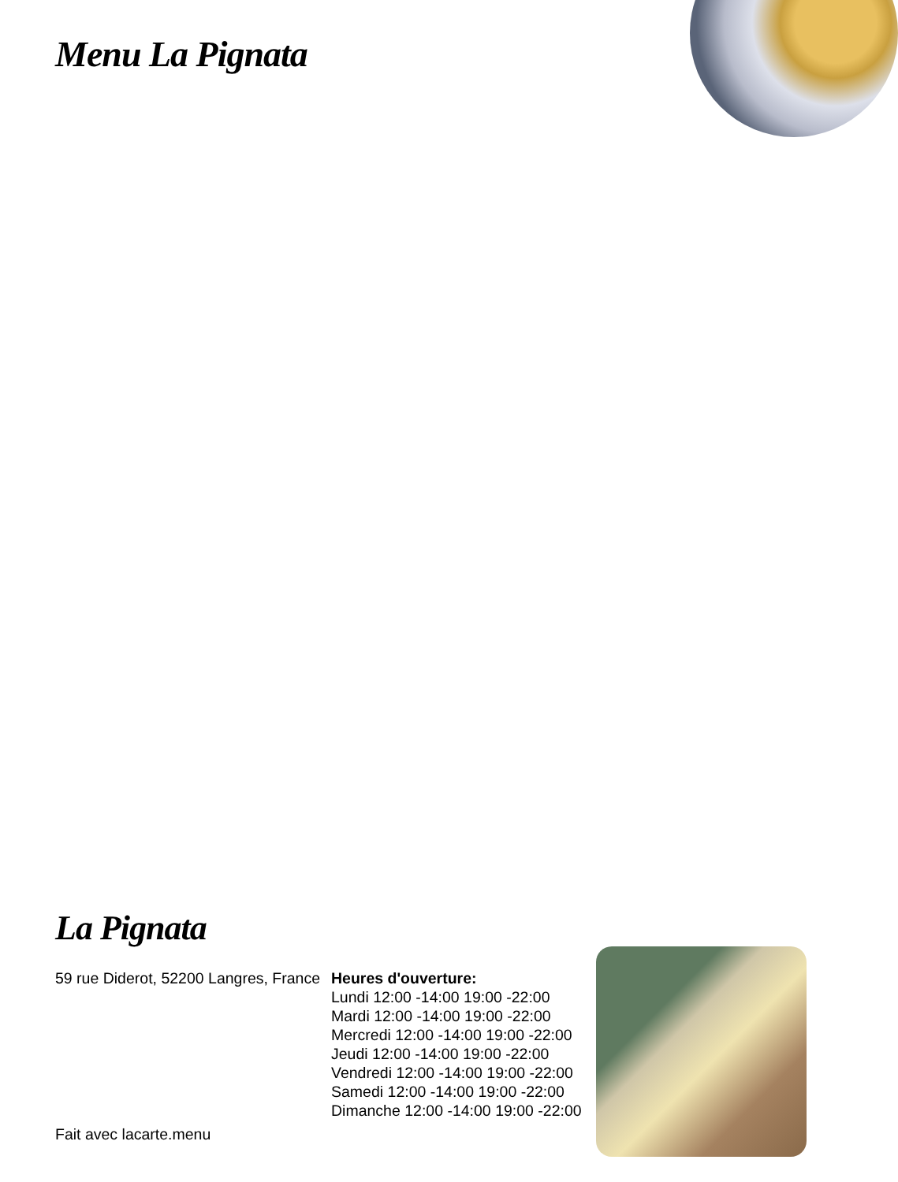Menu La Pignata
La Pignata
59 rue Diderot, 52200 Langres, France
Fait avec lacarte.menu
Heures d'ouverture:
Lundi 12:00 -14:00 19:00 -22:00
Mardi 12:00 -14:00 19:00 -22:00
Mercredi 12:00 -14:00 19:00 -22:00
Jeudi 12:00 -14:00 19:00 -22:00
Vendredi 12:00 -14:00 19:00 -22:00
Samedi 12:00 -14:00 19:00 -22:00
Dimanche 12:00 -14:00 19:00 -22:00